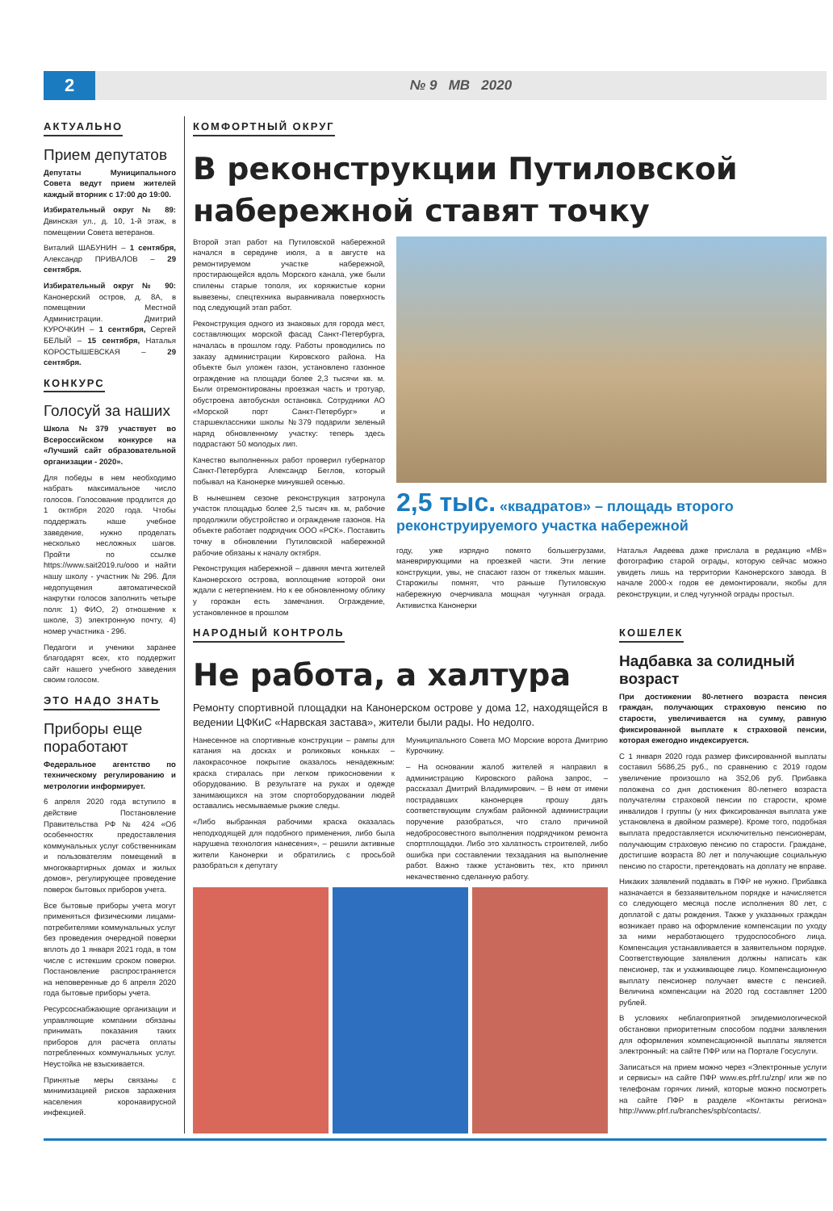2
№ 9 МВ 2020
АКТУАЛЬНО
Прием депутатов
Депутаты Муниципального Совета ведут прием жителей каждый вторник с 17:00 до 19:00.
Избирательный округ № 89: Двинская ул., д. 10, 1-й этаж, в помещении Совета ветеранов.
Виталий ШАБУНИН – 1 сентября, Александр ПРИВАЛОВ – 29 сентября.
Избирательный округ № 90: Канонерский остров, д. 8А, в помещении Местной Администрации. Дмитрий КУРОЧКИН – 1 сентября, Сергей БЕЛЫЙ – 15 сентября, Наталья КОРОСТЫШЕВСКАЯ – 29 сентября.
КОНКУРС
Голосуй за наших
Школа №379 участвует во Всероссийском конкурсе на «Лучший сайт образовательной организации - 2020».
Для победы в нем необходимо набрать максимальное число голосов. Голосование продлится до 1 октября 2020 года. Чтобы поддержать наше учебное заведение, нужно проделать несколько несложных шагов. Пройти по ссылке https://www.sait2019.ru/ooo и найти нашу школу - участник № 296. Для недопущения автоматической накрутки голосов заполнить четыре поля: 1) ФИО, 2) отношение к школе, 3) электронную почту, 4) номер участника - 296.
Педагоги и ученики заранее благодарят всех, кто поддержит сайт нашего учебного заведения своим голосом.
ЭТО НАДО ЗНАТЬ
Приборы еще поработают
Федеральное агентство по техническому регулированию и метрологии информирует.
6 апреля 2020 года вступило в действие Постановление Правительства РФ № 424 «Об особенностях предоставления коммунальных услуг собственникам и пользователям помещений в многоквартирных домах и жилых домов», регулирующее проведение поверок бытовых приборов учета.
Все бытовые приборы учета могут применяться физическими лицами-потребителями коммунальных услуг без проведения очередной поверки вплоть до 1 января 2021 года, в том числе с истекшим сроком поверки. Постановление распространяется на неповеренные до 6 апреля 2020 года бытовые приборы учета.
Ресурсоснабжающие организации и управляющие компании обязаны принимать показания таких приборов для расчета оплаты потребленных коммунальных услуг. Неустойка не взыскивается.
Принятые меры связаны с минимизацией рисков заражения населения коронавирусной инфекцией.
КОМФОРТНЫЙ ОКРУГ
В реконструкции Путиловской набережной ставят точку
Второй этап работ на Путиловской набережной начался в середине июля, а в августе на ремонтируемом участке набережной, простирающейся вдоль Морского канала, уже были спилены старые тополя, их коряжистые корни вывезены, спецтехника выравнивала поверхность под следующий этап работ.
Реконструкция одного из знаковых для города мест, составляющих морской фасад Санкт-Петербурга, началась в прошлом году. Работы проводились по заказу администрации Кировского района. На объекте был уложен газон, установлено газонное ограждение на площади более 2,3 тысячи кв. м. Были отремонтированы проезжая часть и тротуар, обустроена автобусная остановка. Сотрудники АО «Морской порт Санкт-Петербург» и старшеклассники школы №379 подарили зеленый наряд обновленному участку: теперь здесь подрастают 50 молодых лип.
Качество выполненных работ проверил губернатор Санкт-Петербурга Александр Беглов, который побывал на Канонерке минувшей осенью.
В нынешнем сезоне реконструкция затронула участок площадью более 2,5 тысяч кв. м, рабочие продолжили обустройство и ограждение газонов. На объекте работает подрядчик ООО «РСК». Поставить точку в обновлении Путиловской набережной рабочие обязаны к началу октября.
Реконструкция набережной – давняя мечта жителей Канонерского острова, воплощение которой они ждали с нетерпением. Но к ее обновленному облику у горожан есть замечания. Ограждение, установленное в прошлом
2,5 тыс. «квадратов» – площадь второго реконструируемого участка набережной
году, уже изрядно помято большегрузами, маневрирующими на проезжей части. Эти легкие конструкции, увы, не спасают газон от тяжелых машин. Старожилы помнят, что раньше Путиловскую набережную очерчивала мощная чугунная ограда. Активистка Канонерки
Наталья Авдеева даже прислала в редакцию «МВ» фотографию старой ограды, которую сейчас можно увидеть лишь на территории Канонерского завода. В начале 2000-х годов ее демонтировали, якобы для реконструкции, и след чугунной ограды простыл.
НАРОДНЫЙ КОНТРОЛЬ
Не работа, а халтура
Ремонту спортивной площадки на Канонерском острове у дома 12, находящейся в ведении ЦФКиС «Нарвская застава», жители были рады. Но недолго.
Нанесенное на спортивные конструкции – рампы для катания на досках и роликовых коньках – лакокрасочное покрытие оказалось ненадежным: краска стиралась при легком прикосновении к оборудованию. В результате на руках и одежде занимающихся на этом спортоборудовании людей оставались несмываемые рыжие следы.
«Либо выбранная рабочими краска оказалась неподходящей для подобного применения, либо была нарушена технология нанесения», – решили активные жители Канонерки и обратились с просьбой разобраться к депутату
Муниципального Совета МО Морские ворота Дмитрию Курочкину.
– На основании жалоб жителей я направил в администрацию Кировского района запрос, – рассказал Дмитрий Владимирович. – В нем от имени пострадавших канонерцев прошу дать соответствующим службам районной администрации поручение разобраться, что стало причиной недобросовестного выполнения подрядчиком ремонта спортплощадки. Либо это халатность строителей, либо ошибка при составлении техзадания на выполнение работ. Важно также установить тех, кто принял некачественно сделанную работу.
КОШЕЛЕК
Надбавка за солидный возраст
При достижении 80-летнего возраста пенсия граждан, получающих страховую пенсию по старости, увеличивается на сумму, равную фиксированной выплате к страховой пенсии, которая ежегодно индексируется.
С 1 января 2020 года размер фиксированной выплаты составил 5686,25 руб., по сравнению с 2019 годом увеличение произошло на 352,06 руб. Прибавка положена со дня достижения 80-летнего возраста получателям страховой пенсии по старости, кроме инвалидов I группы (у них фиксированная выплата уже установлена в двойном размере). Кроме того, подобная выплата предоставляется исключительно пенсионерам, получающим страховую пенсию по старости. Граждане, достигшие возраста 80 лет и получающие социальную пенсию по старости, претендовать на доплату не вправе.
Никаких заявлений подавать в ПФР не нужно. Прибавка назначается в беззаявительном порядке и начисляется со следующего месяца после исполнения 80 лет, с доплатой с даты рождения. Также у указанных граждан возникает право на оформление компенсации по уходу за ними неработающего трудоспособного лица. Компенсация устанавливается в заявительном порядке. Соответствующие заявления должны написать как пенсионер, так и ухаживающее лицо. Компенсационную выплату пенсионер получает вместе с пенсией. Величина компенсации на 2020 год составляет 1200 рублей.
В условиях неблагоприятной эпидемиологической обстановки приоритетным способом подачи заявления для оформления компенсационной выплаты является электронный: на сайте ПФР или на Портале Госуслуги.
Записаться на прием можно через «Электронные услуги и сервисы» на сайте ПФР www.es.pfrf.ru/znp/ или же по телефонам горячих линий, которые можно посмотреть на сайте ПФР в разделе «Контакты региона» http://www.pfrf.ru/branches/spb/contacts/.